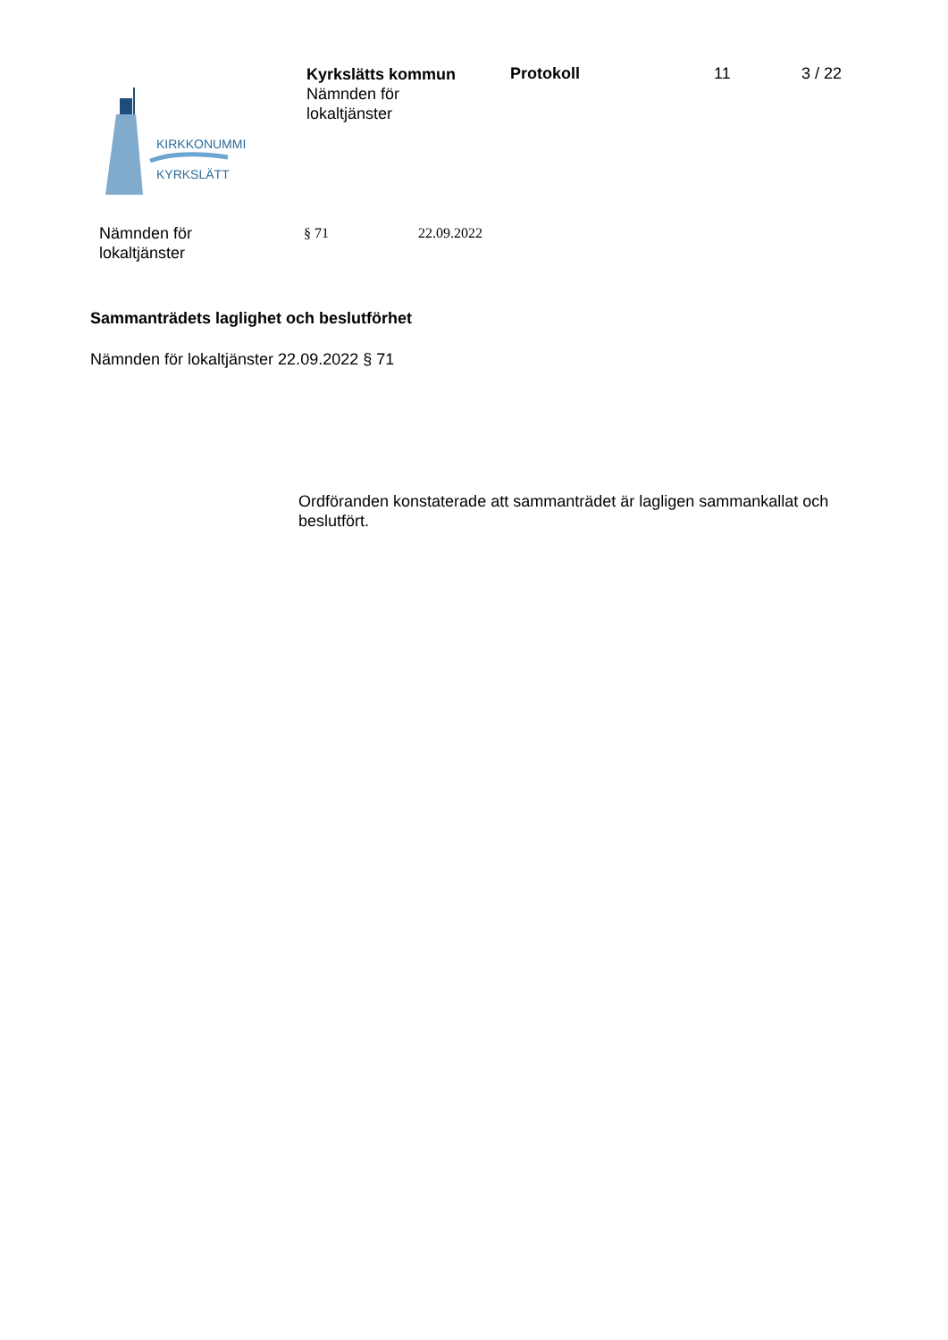KIRKKONUMMI
KYRKSLÄTT
Kyrkslätts kommun
Nämnden för
lokaltjänster
Protokoll 11 3 / 22
Nämnden för
lokaltjänster
§ 71 22.09.2022
Sammanträdets laglighet och beslutförhet
Nämnden för lokaltjänster 22.09.2022 § 71
Ordföranden konstaterade att sammanträdet är lagligen sammankallat och beslutfört.